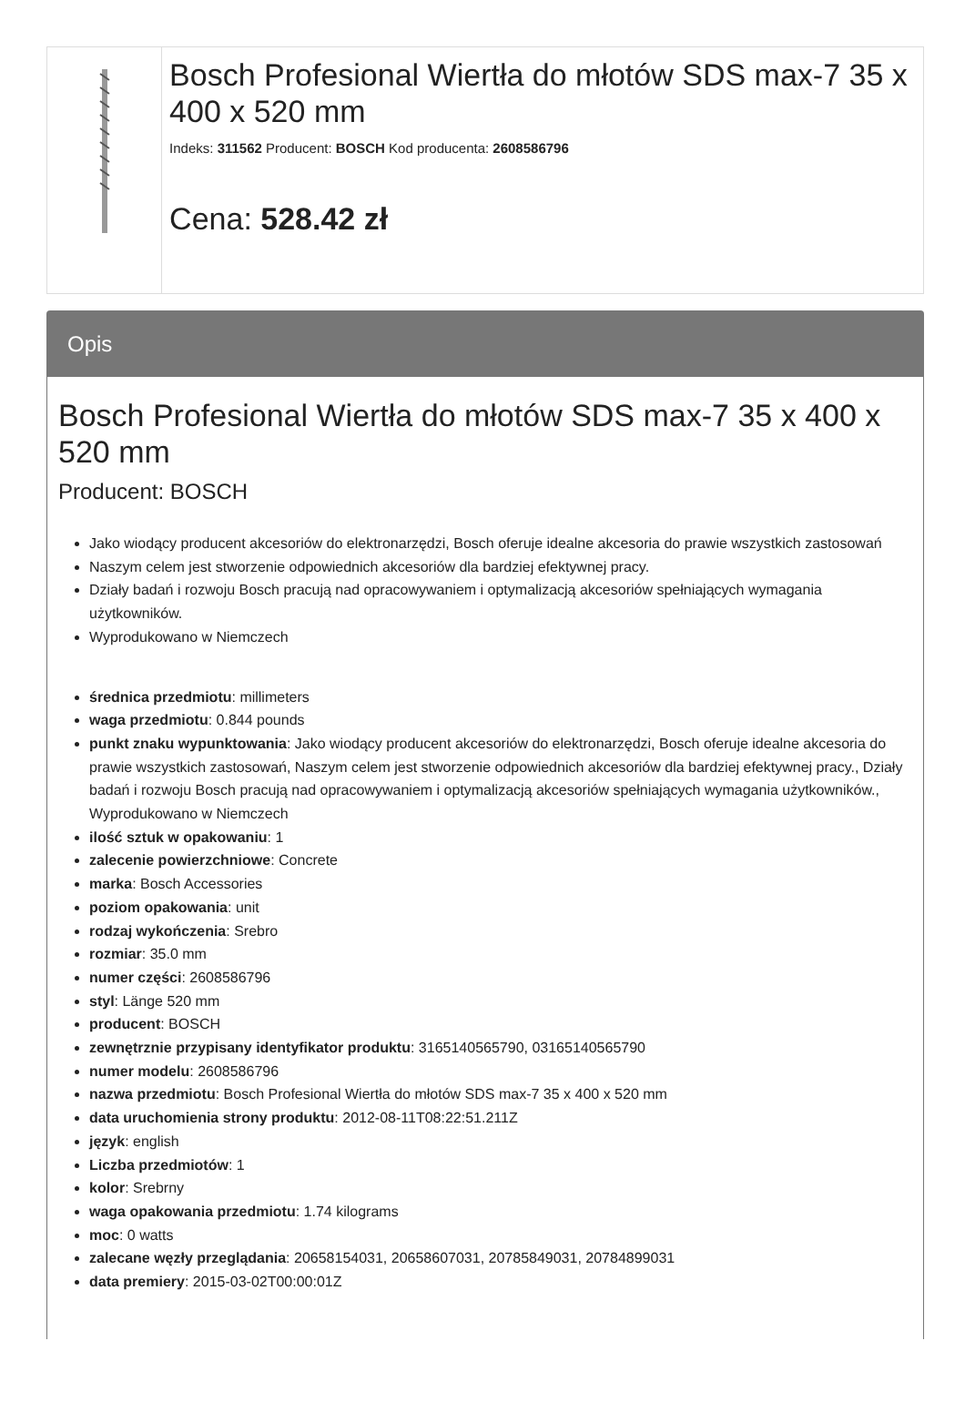Bosch Profesional Wiertła do młotów SDS max-7 35 x 400 x 520 mm
Indeks: 311562 Producent: BOSCH Kod producenta: 2608586796
Cena: 528.42 zł
Opis
Bosch Profesional Wiertła do młotów SDS max-7 35 x 400 x 520 mm
Producent: BOSCH
Jako wiodący producent akcesoriów do elektronarzędzi, Bosch oferuje idealne akcesoria do prawie wszystkich zastosowań
Naszym celem jest stworzenie odpowiednich akcesoriów dla bardziej efektywnej pracy.
Działy badań i rozwoju Bosch pracują nad opracowywaniem i optymalizacją akcesoriów spełniających wymagania użytkowników.
Wyprodukowano w Niemczech
średnica przedmiotu: millimeters
waga przedmiotu: 0.844 pounds
punkt znaku wypunktowania: Jako wiodący producent akcesoriów do elektronarzędzi, Bosch oferuje idealne akcesoria do prawie wszystkich zastosowań, Naszym celem jest stworzenie odpowiednich akcesoriów dla bardziej efektywnej pracy., Działy badań i rozwoju Bosch pracują nad opracowywaniem i optymalizacją akcesoriów spełniających wymagania użytkowników., Wyprodukowano w Niemczech
ilość sztuk w opakowaniu: 1
zalecenie powierzchniowe: Concrete
marka: Bosch Accessories
poziom opakowania: unit
rodzaj wykończenia: Srebro
rozmiar: 35.0 mm
numer części: 2608586796
styl: Länge 520 mm
producent: BOSCH
zewnętrznie przypisany identyfikator produktu: 3165140565790, 03165140565790
numer modelu: 2608586796
nazwa przedmiotu: Bosch Profesional Wiertła do młotów SDS max-7 35 x 400 x 520 mm
data uruchomienia strony produktu: 2012-08-11T08:22:51.211Z
język: english
Liczba przedmiotów: 1
kolor: Srebrny
waga opakowania przedmiotu: 1.74 kilograms
moc: 0 watts
zalecane węzły przeglądania: 20658154031, 20658607031, 20785849031, 20784899031
data premiery: 2015-03-02T00:00:01Z